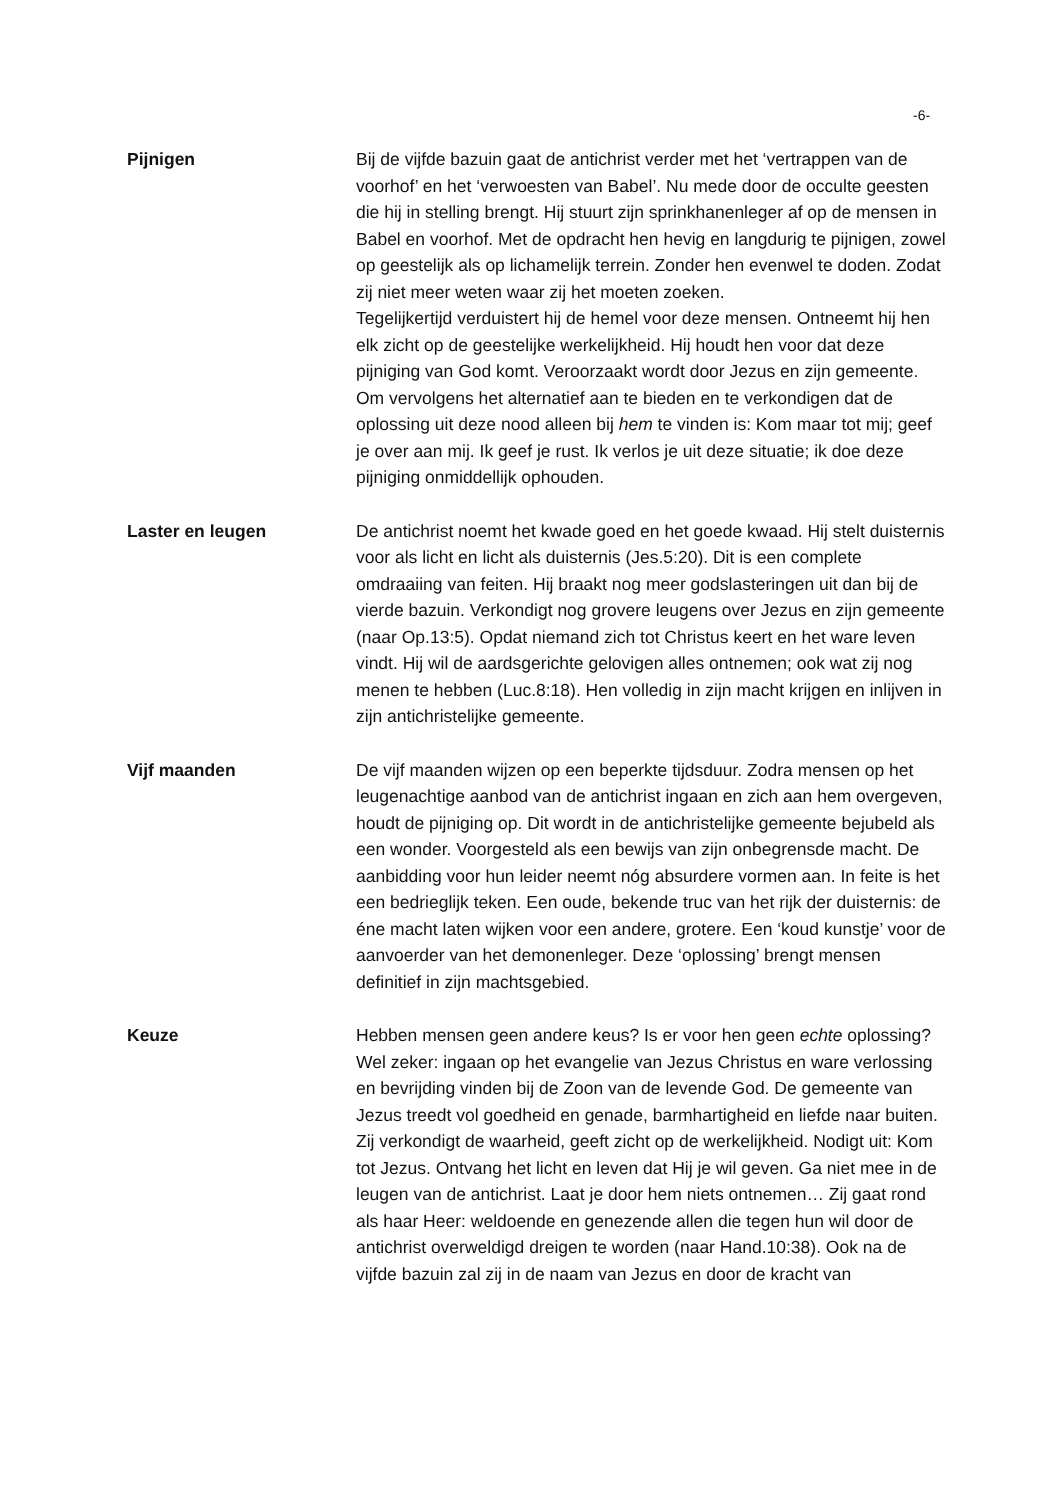-6-
Pijnigen Bij de vijfde bazuin gaat de antichrist verder met het ‘vertrappen van de voorhof’ en het ‘verwoesten van Babel’. Nu mede door de occulte geesten die hij in stelling brengt. Hij stuurt zijn sprinkhanenleger af op de mensen in Babel en voorhof. Met de opdracht hen hevig en langdurig te pijnigen, zowel op geestelijk als op lichamelijk terrein. Zonder hen evenwel te doden. Zodat zij niet meer weten waar zij het moeten zoeken.
Tegelijkertijd verduistert hij de hemel voor deze mensen. Ontneemt hij hen elk zicht op de geestelijke werkelijkheid. Hij houdt hen voor dat deze pijniging van God komt. Veroorzaakt wordt door Jezus en zijn gemeente. Om vervolgens het alternatief aan te bieden en te verkondigen dat de oplossing uit deze nood alleen bij hem te vinden is: Kom maar tot mij; geef je over aan mij. Ik geef je rust. Ik verlos je uit deze situatie; ik doe deze pijniging onmiddellijk ophouden.
Laster en leugen De antichrist noemt het kwade goed en het goede kwaad. Hij stelt duisternis voor als licht en licht als duisternis (Jes.5:20). Dit is een complete omdraaiing van feiten. Hij braakt nog meer godslasteringen uit dan bij de vierde bazuin. Verkondigt nog grovere leugens over Jezus en zijn gemeente (naar Op.13:5). Opdat niemand zich tot Christus keert en het ware leven vindt. Hij wil de aardsgerichte gelovigen alles ontnemen; ook wat zij nog menen te hebben (Luc.8:18). Hen volledig in zijn macht krijgen en inlijven in zijn antichristelijke gemeente.
Vijf maanden De vijf maanden wijzen op een beperkte tijdsduur. Zodra mensen op het leugenachtige aanbod van de antichrist ingaan en zich aan hem overgeven, houdt de pijniging op. Dit wordt in de antichristelijke gemeente bejubeld als een wonder. Voorgesteld als een bewijs van zijn onbegrensde macht. De aanbidding voor hun leider neemt nóg absurdere vormen aan. In feite is het een bedrieglijk teken. Een oude, bekende truc van het rijk der duisternis: de éne macht laten wijken voor een andere, grotere. Een ‘koud kunstje’ voor de aanvoerder van het demonenleger. Deze ‘oplossing’ brengt mensen definitief in zijn machtsgebied.
Keuze Hebben mensen geen andere keus? Is er voor hen geen echte oplossing? Wel zeker: ingaan op het evangelie van Jezus Christus en ware verlossing en bevrijding vinden bij de Zoon van de levende God. De gemeente van Jezus treedt vol goedheid en genade, barmhartigheid en liefde naar buiten. Zij verkondigt de waarheid, geeft zicht op de werkelijkheid. Nodigt uit: Kom tot Jezus. Ontvang het licht en leven dat Hij je wil geven. Ga niet mee in de leugen van de antichrist. Laat je door hem niets ontnemen… Zij gaat rond als haar Heer: weldoende en genezende allen die tegen hun wil door de antichrist overweldigd dreigen te worden (naar Hand.10:38). Ook na de vijfde bazuin zal zij in de naam van Jezus en door de kracht van